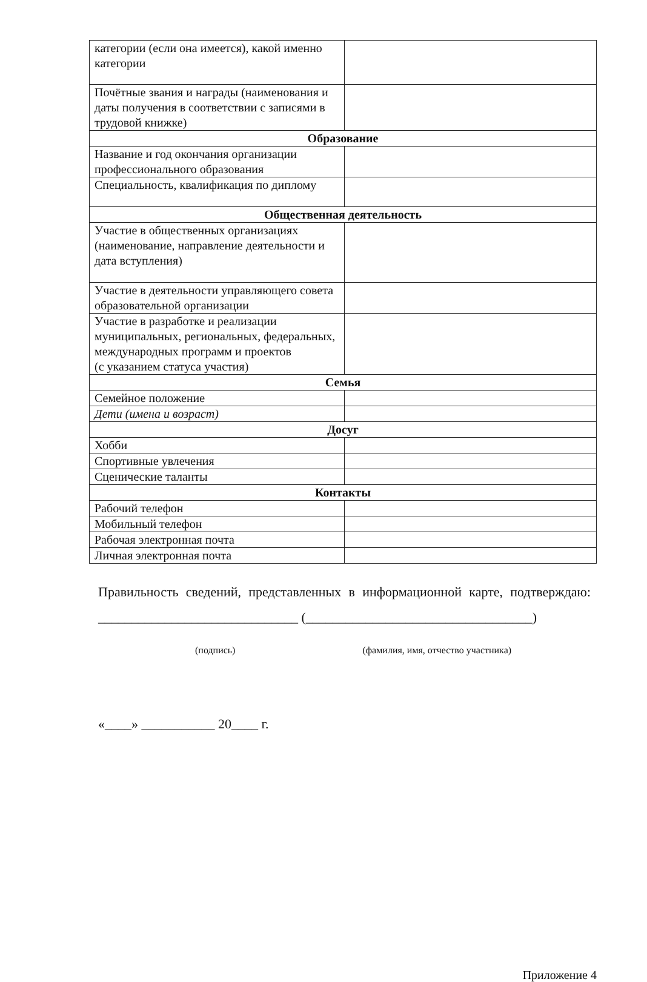| категории (если она имеется), какой именно категории | |
| Почётные звания и награды (наименования и даты получения в соответствии с записями в трудовой книжке) | |
| Образование | |
| Название и год окончания организации профессионального образования | |
| Специальность, квалификация по диплому | |
| Общественная деятельность | |
| Участие в общественных организациях (наименование, направление деятельности и дата вступления) | |
| Участие в деятельности управляющего совета образовательной организации | |
| Участие в разработке и реализации муниципальных, региональных, федеральных, международных программ и проектов (с указанием статуса участия) | |
| Семья | |
| Семейное положение | |
| Дети (имена и возраст) | |
| Досуг | |
| Хобби | |
| Спортивные увлечения | |
| Сценические таланты | |
| Контакты | |
| Рабочий телефон | |
| Мобильный телефон | |
| Рабочая электронная почта | |
| Личная электронная почта | |
Правильность сведений, представленных в информационной карте, подтверждаю: ______________________________ (__________________________________)
(подпись) (фамилия, имя, отчество участника)
«____» ___________ 20____ г.
Приложение 4